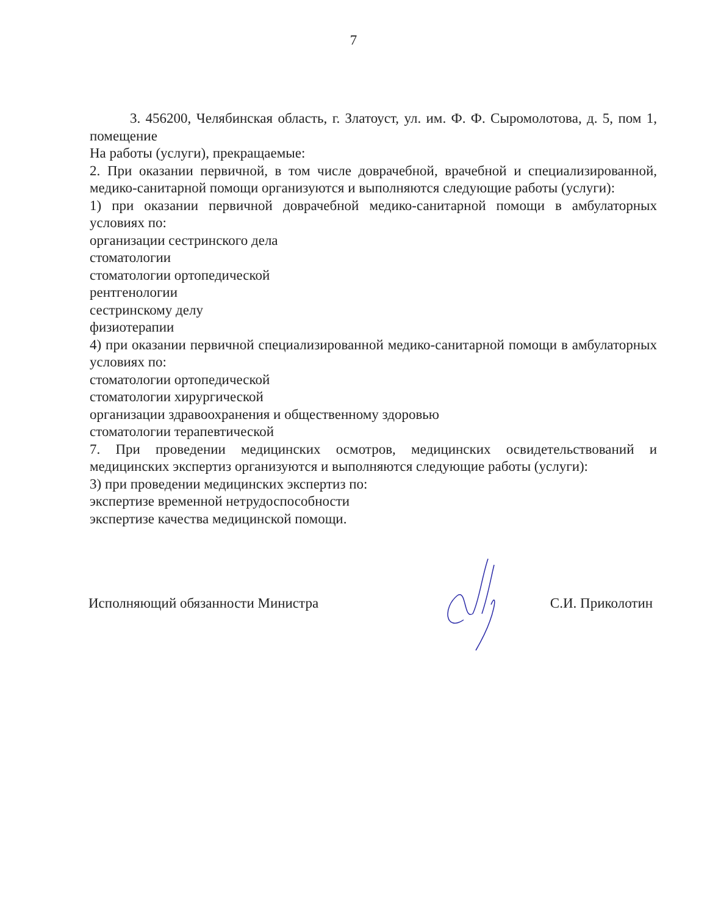7
3. 456200, Челябинская область, г. Златоуст, ул. им. Ф. Ф. Сыромолотова, д. 5, пом 1, помещение
На работы (услуги), прекращаемые:
2. При оказании первичной, в том числе доврачебной, врачебной и специализированной, медико-санитарной помощи организуются и выполняются следующие работы (услуги):
1) при оказании первичной доврачебной медико-санитарной помощи в амбулаторных условиях по:
организации сестринского дела
стоматологии
стоматологии ортопедической
рентгенологии
сестринскому делу
физиотерапии
4) при оказании первичной специализированной медико-санитарной помощи в амбулаторных условиях по:
стоматологии ортопедической
стоматологии хирургической
организации здравоохранения и общественному здоровью
стоматологии терапевтической
7. При проведении медицинских осмотров, медицинских освидетельствований и медицинских экспертиз организуются и выполняются следующие работы (услуги):
3) при проведении медицинских экспертиз по:
экспертизе временной нетрудоспособности
экспертизе качества медицинской помощи.
Исполняющий обязанности Министра С.И. Приколотин